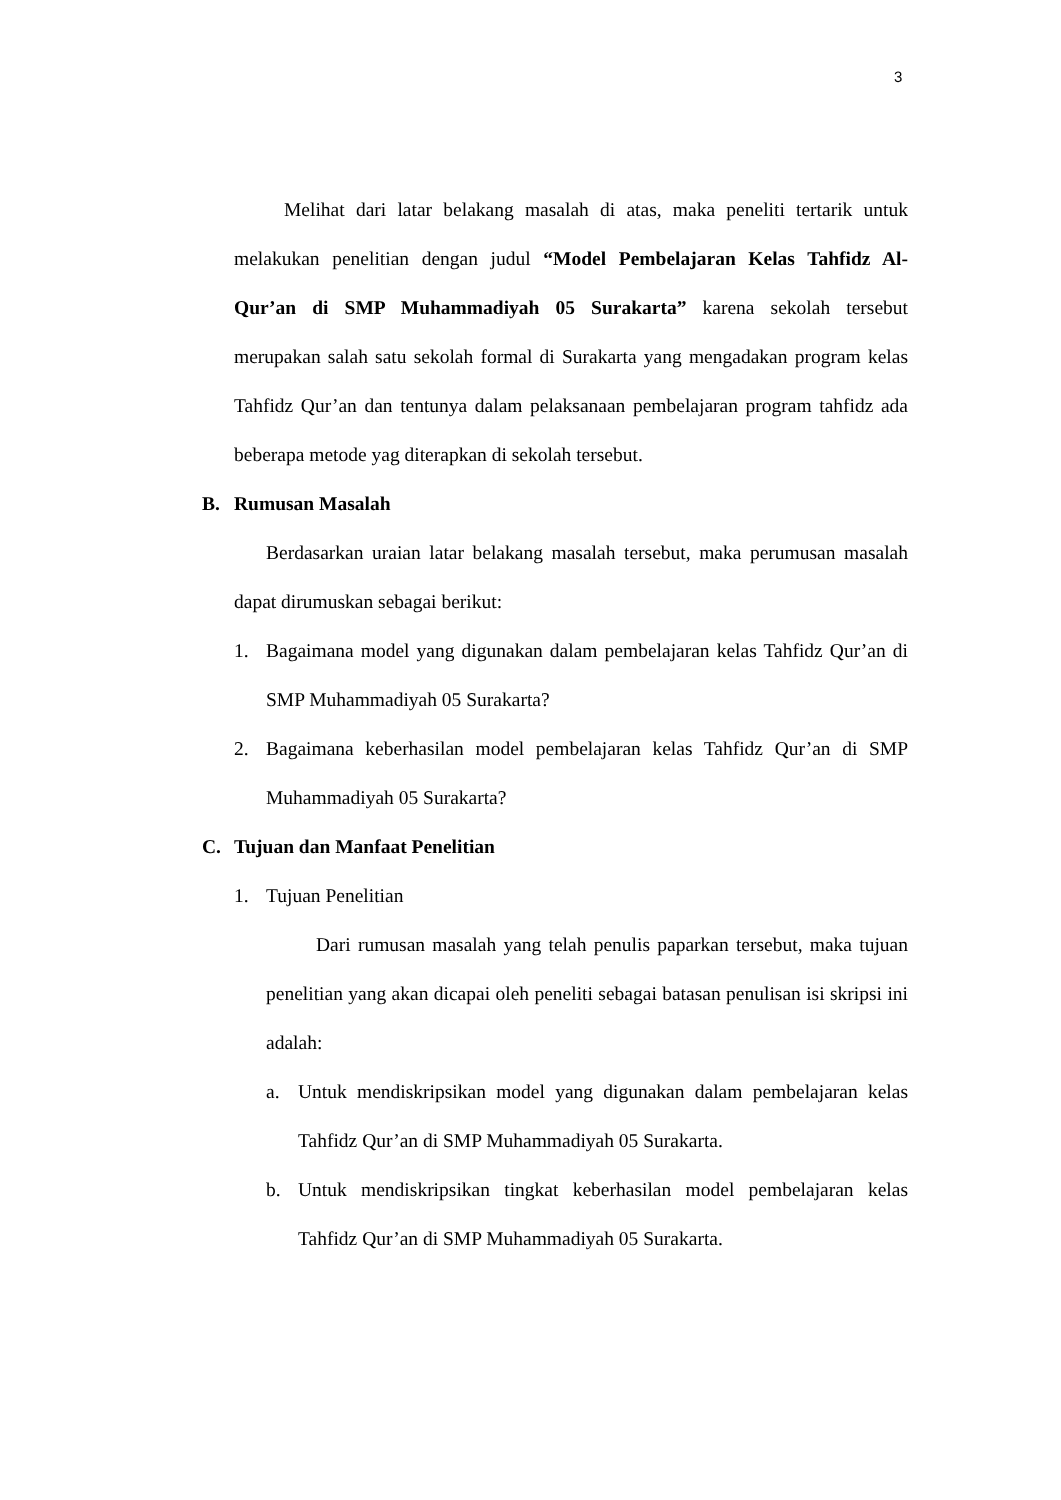3
Melihat dari latar belakang masalah di atas, maka peneliti tertarik untuk melakukan penelitian dengan judul “Model Pembelajaran Kelas Tahfidz Al-Qur’an di SMP Muhammadiyah 05 Surakarta” karena sekolah tersebut merupakan salah satu sekolah formal di Surakarta yang mengadakan program kelas Tahfidz Qur’an dan tentunya dalam pelaksanaan pembelajaran program tahfidz ada beberapa metode yag diterapkan di sekolah tersebut.
B. Rumusan Masalah
Berdasarkan uraian latar belakang masalah tersebut, maka perumusan masalah dapat dirumuskan sebagai berikut:
1. Bagaimana model yang digunakan dalam pembelajaran kelas Tahfidz Qur’an di SMP Muhammadiyah 05 Surakarta?
2. Bagaimana keberhasilan model pembelajaran kelas Tahfidz Qur’an di SMP Muhammadiyah 05 Surakarta?
C. Tujuan dan Manfaat Penelitian
1. Tujuan Penelitian
Dari rumusan masalah yang telah penulis paparkan tersebut, maka tujuan penelitian yang akan dicapai oleh peneliti sebagai batasan penulisan isi skripsi ini adalah:
a. Untuk mendiskripsikan model yang digunakan dalam pembelajaran kelas Tahfidz Qur’an di SMP Muhammadiyah 05 Surakarta.
b. Untuk mendiskripsikan tingkat keberhasilan model pembelajaran kelas Tahfidz Qur’an di SMP Muhammadiyah 05 Surakarta.